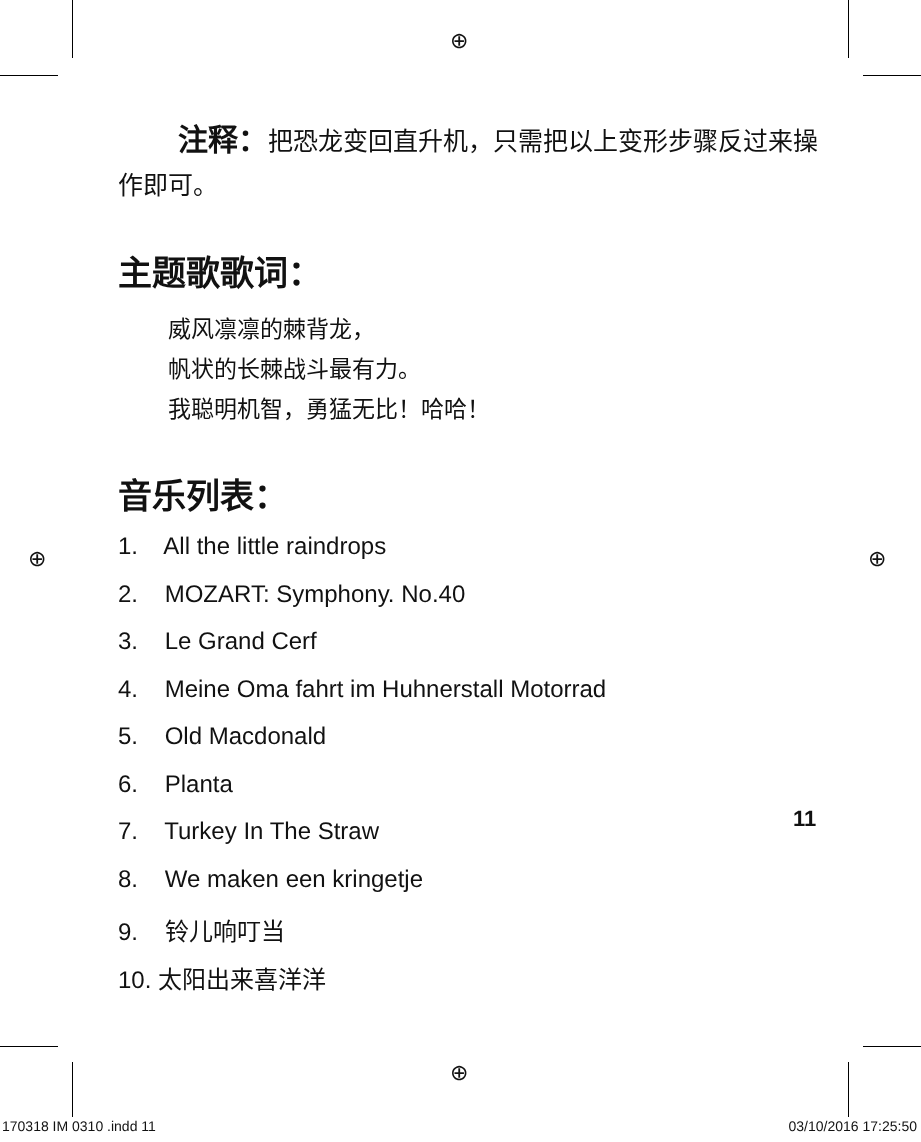⊕
⊕ ⊕
⊕
注释：把恐龙变回直升机，只需把以上变形步骤反过来操作即可。
主题歌歌词：
威风凛凛的棘背龙，
帆状的长棘战斗最有力。
我聪明机智，勇猛无比！哈哈！
音乐列表：
1. All the little raindrops
2. MOZART: Symphony. No.40
3. Le Grand Cerf
4. Meine Oma fahrt im Huhnerstall Motorrad
5. Old Macdonald
6. Planta
7. Turkey In The Straw
8. We maken een kringetje
9. 铃儿响叮当
10. 太阳出来喜洋洋
11
170318 IM 0310 .indd 11 03/10/2016 17:25:50